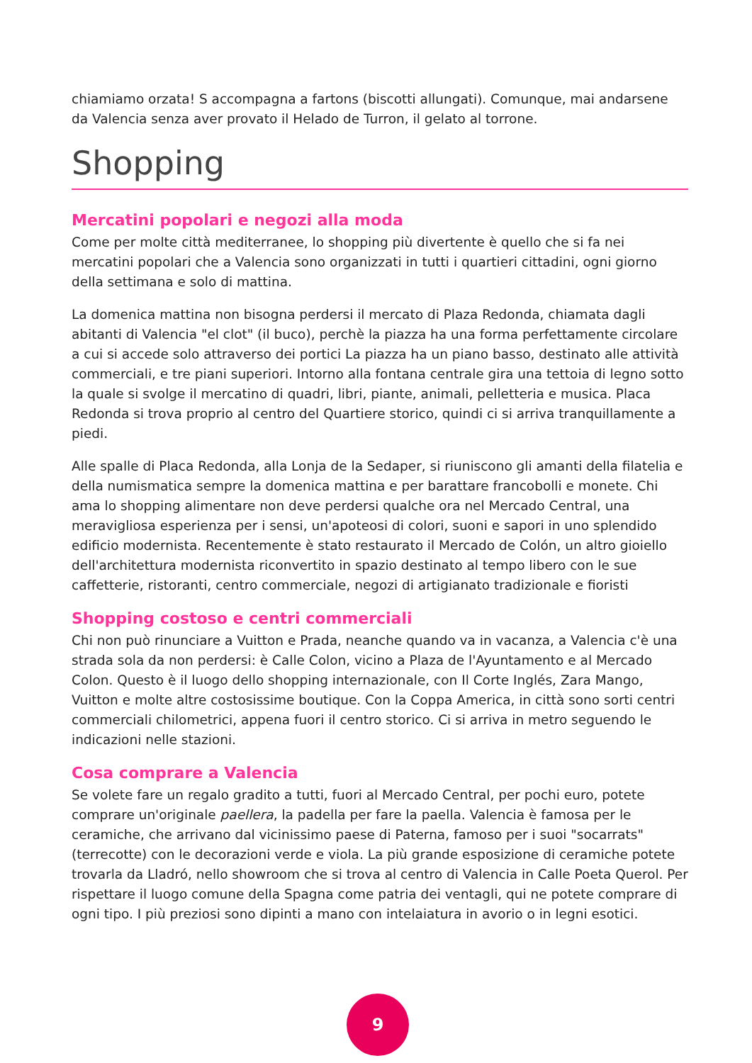chiamiamo orzata! S accompagna a fartons (biscotti allungati). Comunque, mai andarsene da Valencia senza aver provato il Helado de Turron, il gelato al torrone.
Shopping
Mercatini popolari e negozi alla moda
Come per molte città mediterranee, lo shopping più divertente è quello che si fa nei mercatini popolari che a Valencia sono organizzati in tutti i quartieri cittadini, ogni giorno della settimana e solo di mattina.
La domenica mattina non bisogna perdersi il mercato di Plaza Redonda, chiamata dagli abitanti di Valencia "el clot" (il buco), perchè la piazza ha una forma perfettamente circolare a cui si accede solo attraverso dei portici La piazza ha un piano basso, destinato alle attività commerciali, e tre piani superiori. Intorno alla fontana centrale gira una tettoia di legno sotto la quale si svolge il mercatino di quadri, libri, piante, animali, pelletteria e musica. Placa Redonda si trova proprio al centro del Quartiere storico, quindi ci si arriva tranquillamente a piedi.
Alle spalle di Placa Redonda, alla Lonja de la Sedaper, si riuniscono gli amanti della filatelia e della numismatica sempre la domenica mattina e per barattare francobolli e monete. Chi ama lo shopping alimentare non deve perdersi qualche ora nel Mercado Central, una meravigliosa esperienza per i sensi, un'apoteosi di colori, suoni e sapori in uno splendido edificio modernista. Recentemente è stato restaurato il Mercado de Colón, un altro gioiello dell'architettura modernista riconvertito in spazio destinato al tempo libero con le sue caffetterie, ristoranti, centro commerciale, negozi di artigianato tradizionale e fioristi
Shopping costoso e centri commerciali
Chi non può rinunciare a Vuitton e Prada, neanche quando va in vacanza, a Valencia c'è una strada sola da non perdersi: è Calle Colon, vicino a Plaza de l'Ayuntamento e al Mercado Colon. Questo è il luogo dello shopping internazionale, con Il Corte Inglés, Zara Mango, Vuitton e molte altre costosissime boutique. Con la Coppa America, in città sono sorti centri commerciali chilometrici, appena fuori il centro storico. Ci si arriva in metro seguendo le indicazioni nelle stazioni.
Cosa comprare a Valencia
Se volete fare un regalo gradito a tutti, fuori al Mercado Central, per pochi euro, potete comprare un'originale paellera, la padella per fare la paella. Valencia è famosa per le ceramiche, che arrivano dal vicinissimo paese di Paterna, famoso per i suoi "socarrats" (terrecotte) con le decorazioni verde e viola. La più grande esposizione di ceramiche potete trovarla da Lladró, nello showroom che si trova al centro di Valencia in Calle Poeta Querol. Per rispettare il luogo comune della Spagna come patria dei ventagli, qui ne potete comprare di ogni tipo. I più preziosi sono dipinti a mano con intelaiatura in avorio o in legni esotici.
9